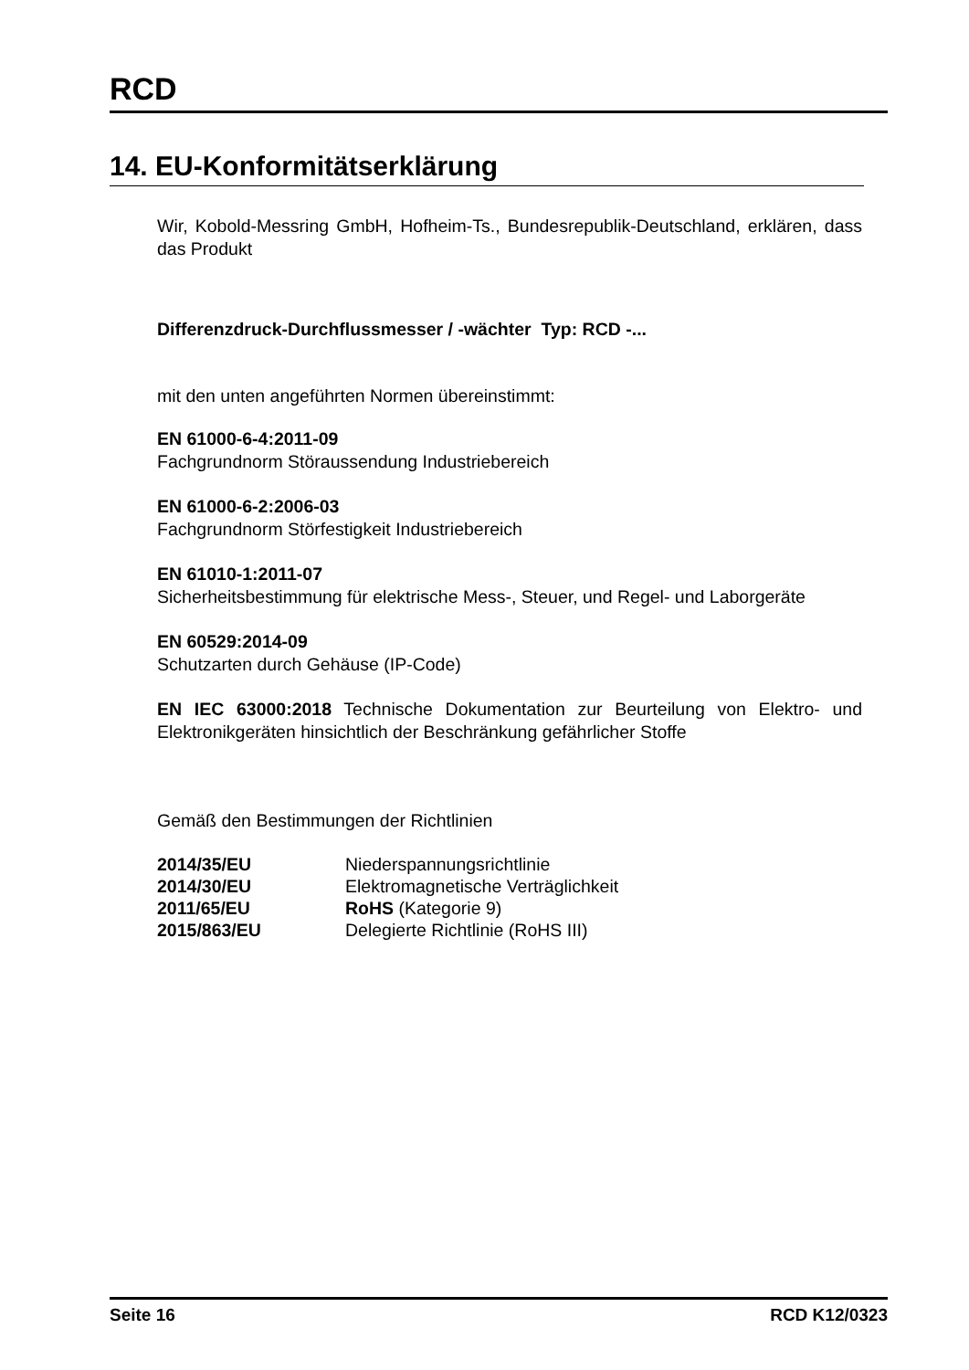RCD
14. EU-Konformitätserklärung
Wir, Kobold-Messring GmbH, Hofheim-Ts., Bundesrepublik-Deutschland, erklären, dass das Produkt
Differenzdruck-Durchflussmesser / -wächter Typ: RCD -...
mit den unten angeführten Normen übereinstimmt:
EN 61000-6-4:2011-09
Fachgrundnorm Störaussendung Industriebereich
EN 61000-6-2:2006-03
Fachgrundnorm Störfestigkeit Industriebereich
EN 61010-1:2011-07
Sicherheitsbestimmung für elektrische Mess-, Steuer, und Regel- und Laborgeräte
EN 60529:2014-09
Schutzarten durch Gehäuse (IP-Code)
EN IEC 63000:2018 Technische Dokumentation zur Beurteilung von Elektro- und Elektronikgeräten hinsichtlich der Beschränkung gefährlicher Stoffe
Gemäß den Bestimmungen der Richtlinien
| 2014/35/EU | Niederspannungsrichtlinie |
| 2014/30/EU | Elektromagnetische Verträglichkeit |
| 2011/65/EU | RoHS (Kategorie 9) |
| 2015/863/EU | Delegierte Richtlinie (RoHS III) |
Seite 16 RCD K12/0323